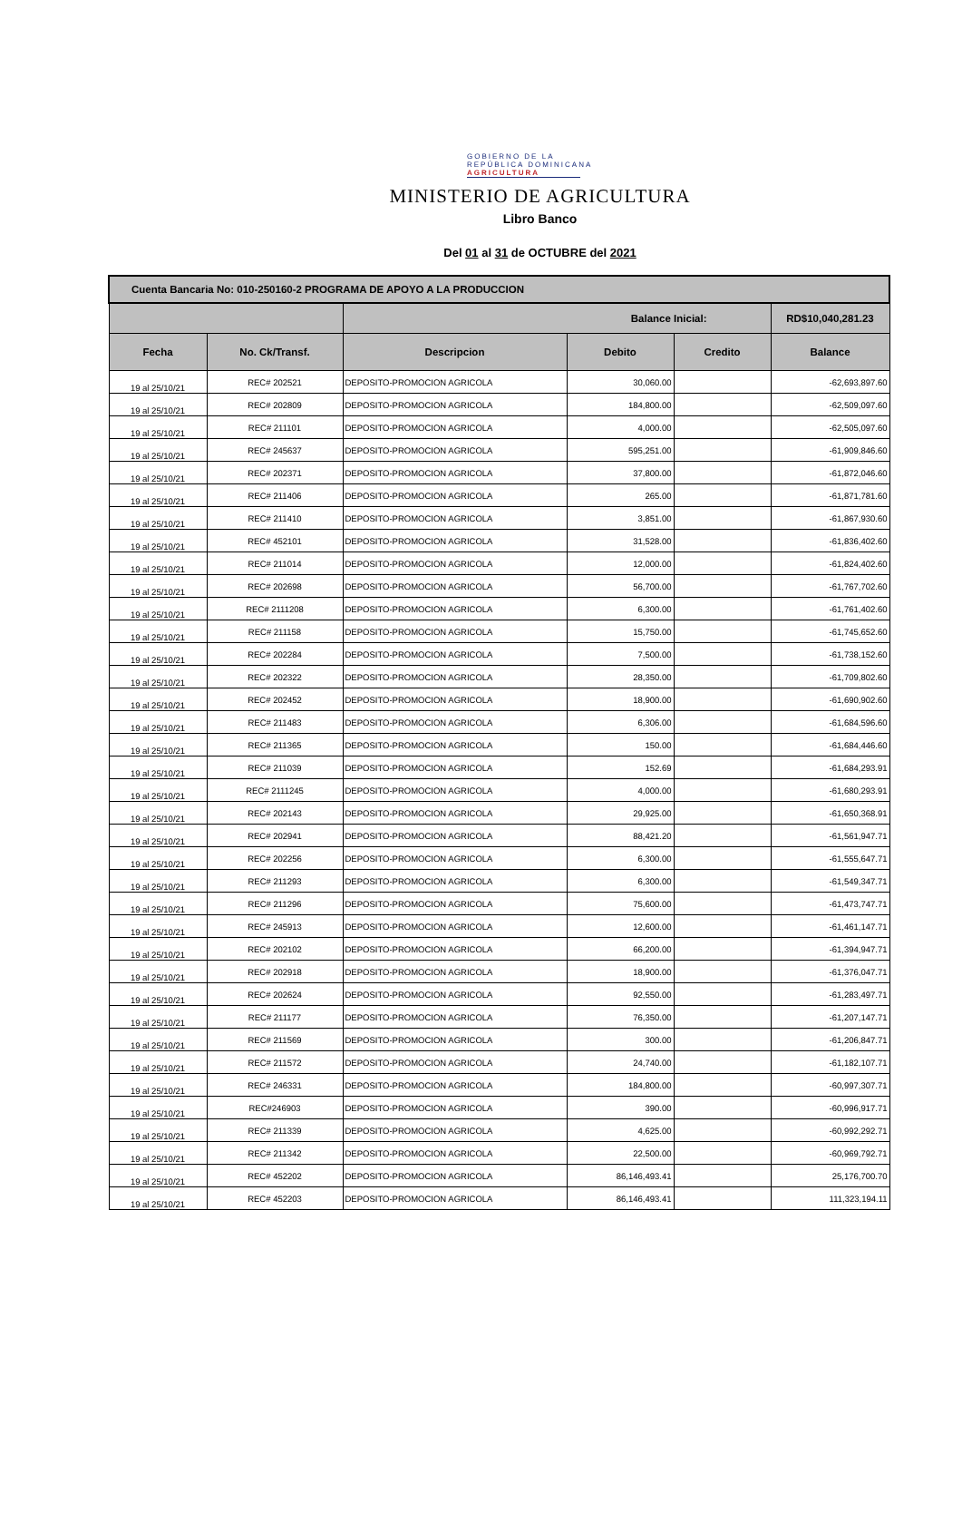GOBIERNO DE LA
REPÚBLICA DOMINICANA
AGRICULTURA
MINISTERIO DE AGRICULTURA
Libro Banco
Del 01 al 31 de OCTUBRE del 2021
| Cuenta Bancaria No: 010-250160-2 PROGRAMA DE APOYO A LA PRODUCCION | | | | | |
| --- | --- | --- | --- | --- | --- |
| | | Balance Inicial: | | | RD$10,040,281.23 |
| Fecha | No. Ck/Transf. | Descripcion | Debito | Credito | Balance |
| 19 al 25/10/21 | REC# 202521 | DEPOSITO-PROMOCION AGRICOLA | 30,060.00 | | -62,693,897.60 |
| 19 al 25/10/21 | REC# 202809 | DEPOSITO-PROMOCION AGRICOLA | 184,800.00 | | -62,509,097.60 |
| 19 al 25/10/21 | REC# 211101 | DEPOSITO-PROMOCION AGRICOLA | 4,000.00 | | -62,505,097.60 |
| 19 al 25/10/21 | REC# 245637 | DEPOSITO-PROMOCION AGRICOLA | 595,251.00 | | -61,909,846.60 |
| 19 al 25/10/21 | REC# 202371 | DEPOSITO-PROMOCION AGRICOLA | 37,800.00 | | -61,872,046.60 |
| 19 al 25/10/21 | REC# 211406 | DEPOSITO-PROMOCION AGRICOLA | 265.00 | | -61,871,781.60 |
| 19 al 25/10/21 | REC# 211410 | DEPOSITO-PROMOCION AGRICOLA | 3,851.00 | | -61,867,930.60 |
| 19 al 25/10/21 | REC# 452101 | DEPOSITO-PROMOCION AGRICOLA | 31,528.00 | | -61,836,402.60 |
| 19 al 25/10/21 | REC# 211014 | DEPOSITO-PROMOCION AGRICOLA | 12,000.00 | | -61,824,402.60 |
| 19 al 25/10/21 | REC# 202698 | DEPOSITO-PROMOCION AGRICOLA | 56,700.00 | | -61,767,702.60 |
| 19 al 25/10/21 | REC# 2111208 | DEPOSITO-PROMOCION AGRICOLA | 6,300.00 | | -61,761,402.60 |
| 19 al 25/10/21 | REC# 211158 | DEPOSITO-PROMOCION AGRICOLA | 15,750.00 | | -61,745,652.60 |
| 19 al 25/10/21 | REC# 202284 | DEPOSITO-PROMOCION AGRICOLA | 7,500.00 | | -61,738,152.60 |
| 19 al 25/10/21 | REC# 202322 | DEPOSITO-PROMOCION AGRICOLA | 28,350.00 | | -61,709,802.60 |
| 19 al 25/10/21 | REC# 202452 | DEPOSITO-PROMOCION AGRICOLA | 18,900.00 | | -61,690,902.60 |
| 19 al 25/10/21 | REC# 211483 | DEPOSITO-PROMOCION AGRICOLA | 6,306.00 | | -61,684,596.60 |
| 19 al 25/10/21 | REC# 211365 | DEPOSITO-PROMOCION AGRICOLA | 150.00 | | -61,684,446.60 |
| 19 al 25/10/21 | REC# 211039 | DEPOSITO-PROMOCION AGRICOLA | 152.69 | | -61,684,293.91 |
| 19 al 25/10/21 | REC# 2111245 | DEPOSITO-PROMOCION AGRICOLA | 4,000.00 | | -61,680,293.91 |
| 19 al 25/10/21 | REC# 202143 | DEPOSITO-PROMOCION AGRICOLA | 29,925.00 | | -61,650,368.91 |
| 19 al 25/10/21 | REC# 202941 | DEPOSITO-PROMOCION AGRICOLA | 88,421.20 | | -61,561,947.71 |
| 19 al 25/10/21 | REC# 202256 | DEPOSITO-PROMOCION AGRICOLA | 6,300.00 | | -61,555,647.71 |
| 19 al 25/10/21 | REC# 211293 | DEPOSITO-PROMOCION AGRICOLA | 6,300.00 | | -61,549,347.71 |
| 19 al 25/10/21 | REC# 211296 | DEPOSITO-PROMOCION AGRICOLA | 75,600.00 | | -61,473,747.71 |
| 19 al 25/10/21 | REC# 245913 | DEPOSITO-PROMOCION AGRICOLA | 12,600.00 | | -61,461,147.71 |
| 19 al 25/10/21 | REC# 202102 | DEPOSITO-PROMOCION AGRICOLA | 66,200.00 | | -61,394,947.71 |
| 19 al 25/10/21 | REC# 202918 | DEPOSITO-PROMOCION AGRICOLA | 18,900.00 | | -61,376,047.71 |
| 19 al 25/10/21 | REC# 202624 | DEPOSITO-PROMOCION AGRICOLA | 92,550.00 | | -61,283,497.71 |
| 19 al 25/10/21 | REC# 211177 | DEPOSITO-PROMOCION AGRICOLA | 76,350.00 | | -61,207,147.71 |
| 19 al 25/10/21 | REC# 211569 | DEPOSITO-PROMOCION AGRICOLA | 300.00 | | -61,206,847.71 |
| 19 al 25/10/21 | REC# 211572 | DEPOSITO-PROMOCION AGRICOLA | 24,740.00 | | -61,182,107.71 |
| 19 al 25/10/21 | REC# 246331 | DEPOSITO-PROMOCION AGRICOLA | 184,800.00 | | -60,997,307.71 |
| 19 al 25/10/21 | REC#246903 | DEPOSITO-PROMOCION AGRICOLA | 390.00 | | -60,996,917.71 |
| 19 al 25/10/21 | REC# 211339 | DEPOSITO-PROMOCION AGRICOLA | 4,625.00 | | -60,992,292.71 |
| 19 al 25/10/21 | REC# 211342 | DEPOSITO-PROMOCION AGRICOLA | 22,500.00 | | -60,969,792.71 |
| 19 al 25/10/21 | REC# 452202 | DEPOSITO-PROMOCION AGRICOLA | 86,146,493.41 | | 25,176,700.70 |
| 19 al 25/10/21 | REC# 452203 | DEPOSITO-PROMOCION AGRICOLA | 86,146,493.41 | | 111,323,194.11 |